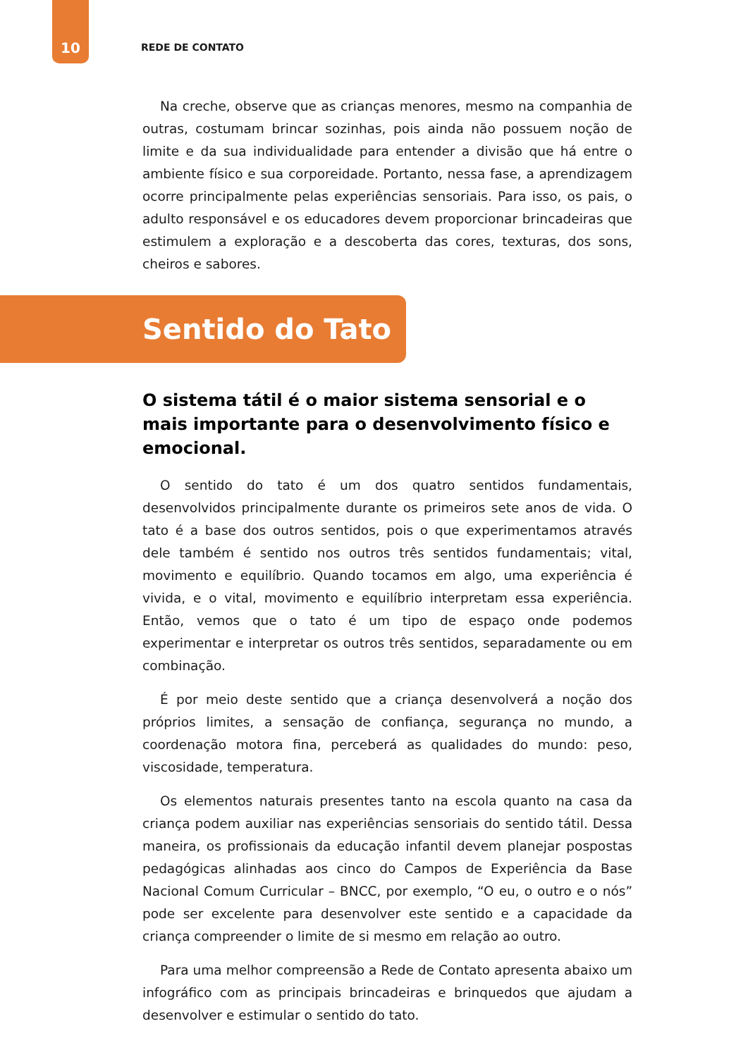10 REDE DE CONTATO
Na creche, observe que as crianças menores, mesmo na companhia de outras, costumam brincar sozinhas, pois ainda não possuem noção de limite e da sua individualidade para entender a divisão que há entre o ambiente físico e sua corporeidade. Portanto, nessa fase, a aprendizagem ocorre principalmente pelas experiências sensoriais. Para isso, os pais, o adulto responsável e os educadores devem proporcionar brincadeiras que estimulem a exploração e a descoberta das cores, texturas, dos sons, cheiros e sabores.
Sentido do Tato
O sistema tátil é o maior sistema sensorial e o mais importante para o desenvolvimento físico e emocional.
O sentido do tato é um dos quatro sentidos fundamentais, desenvolvidos principalmente durante os primeiros sete anos de vida. O tato é a base dos outros sentidos, pois o que experimentamos através dele também é sentido nos outros três sentidos fundamentais; vital, movimento e equilíbrio. Quando tocamos em algo, uma experiência é vivida, e o vital, movimento e equilíbrio interpretam essa experiência. Então, vemos que o tato é um tipo de espaço onde podemos experimentar e interpretar os outros três sentidos, separadamente ou em combinação.
É por meio deste sentido que a criança desenvolverá a noção dos próprios limites, a sensação de confiança, segurança no mundo, a coordenação motora fina, perceberá as qualidades do mundo: peso, viscosidade, temperatura.
Os elementos naturais presentes tanto na escola quanto na casa da criança podem auxiliar nas experiências sensoriais do sentido tátil. Dessa maneira, os profissionais da educação infantil devem planejar pospostas pedagógicas alinhadas aos cinco do Campos de Experiência da Base Nacional Comum Curricular – BNCC, por exemplo, “O eu, o outro e o nós” pode ser excelente para desenvolver este sentido e a capacidade da criança compreender o limite de si mesmo em relação ao outro.
Para uma melhor compreensão a Rede de Contato apresenta abaixo um infográfico com as principais brincadeiras e brinquedos que ajudam a desenvolver e estimular o sentido do tato.